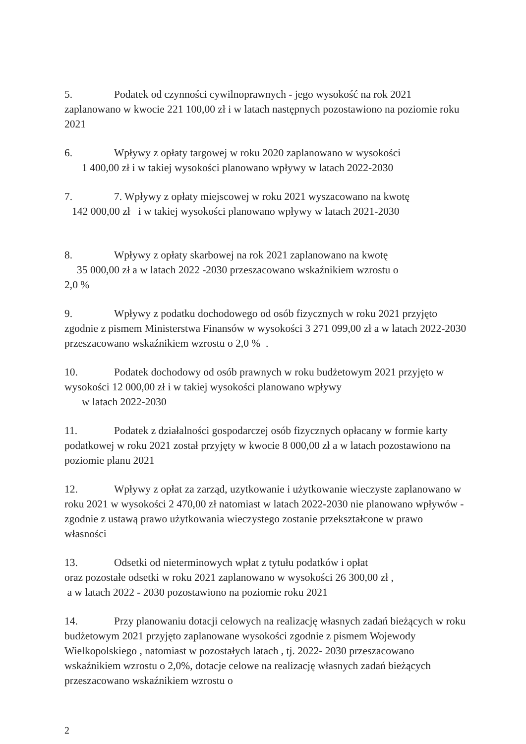5. Podatek od czynności cywilnoprawnych - jego wysokość na rok 2021 zaplanowano w kwocie 221 100,00 zł i w latach następnych pozostawiono na poziomie roku 2021
6. Wpływy z opłaty targowej w roku 2020 zaplanowano w wysokości
1 400,00 zł i w takiej wysokości planowano wpływy w latach 2022-2030
7. 7. Wpływy z opłaty miejscowej w roku 2021 wyszacowano na kwotę
142 000,00 zł i w takiej wysokości planowano wpływy w latach 2021-2030
8. Wpływy z opłaty skarbowej na rok 2021 zaplanowano na kwotę
35 000,00 zł a w latach 2022 -2030 przeszacowano wskaźnikiem wzrostu o
2,0 %
9. Wpływy z podatku dochodowego od osób fizycznych w roku 2021 przyjęto zgodnie z pismem Ministerstwa Finansów w wysokości 3 271 099,00 zł a w latach 2022-2030 przeszacowano wskaźnikiem wzrostu o 2,0 % .
10. Podatek dochodowy od osób prawnych w roku budżetowym 2021 przyjęto w wysokości 12 000,00 zł i w takiej wysokości planowano wpływy
w latach 2022-2030
11. Podatek z działalności gospodarczej osób fizycznych opłacany w formie karty podatkowej w roku 2021 został przyjęty w kwocie 8 000,00 zł a w latach pozostawiono na poziomie planu 2021
12. Wpływy z opłat za zarząd, uzytkowanie i użytkowanie wieczyste zaplanowano w roku 2021 w wysokości 2 470,00 zł natomiast w latach 2022-2030 nie planowano wpływów - zgodnie z ustawą prawo użytkowania wieczystego zostanie przekształcone w prawo własności
13. Odsetki od nieterminowych wpłat z tytułu podatków i opłat
oraz pozostałe odsetki w roku 2021 zaplanowano w wysokości 26 300,00 zł ,
a w latach 2022 - 2030 pozostawiono na poziomie roku 2021
14. Przy planowaniu dotacji celowych na realizację własnych zadań bieżących w roku budżetowym 2021 przyjęto zaplanowane wysokości zgodnie z pismem Wojewody Wielkopolskiego , natomiast w pozostałych latach , tj. 2022- 2030 przeszacowano wskaźnikiem wzrostu o 2,0%, dotacje celowe na realizację własnych zadań bieżących przeszacowano wskaźnikiem wzrostu o
2